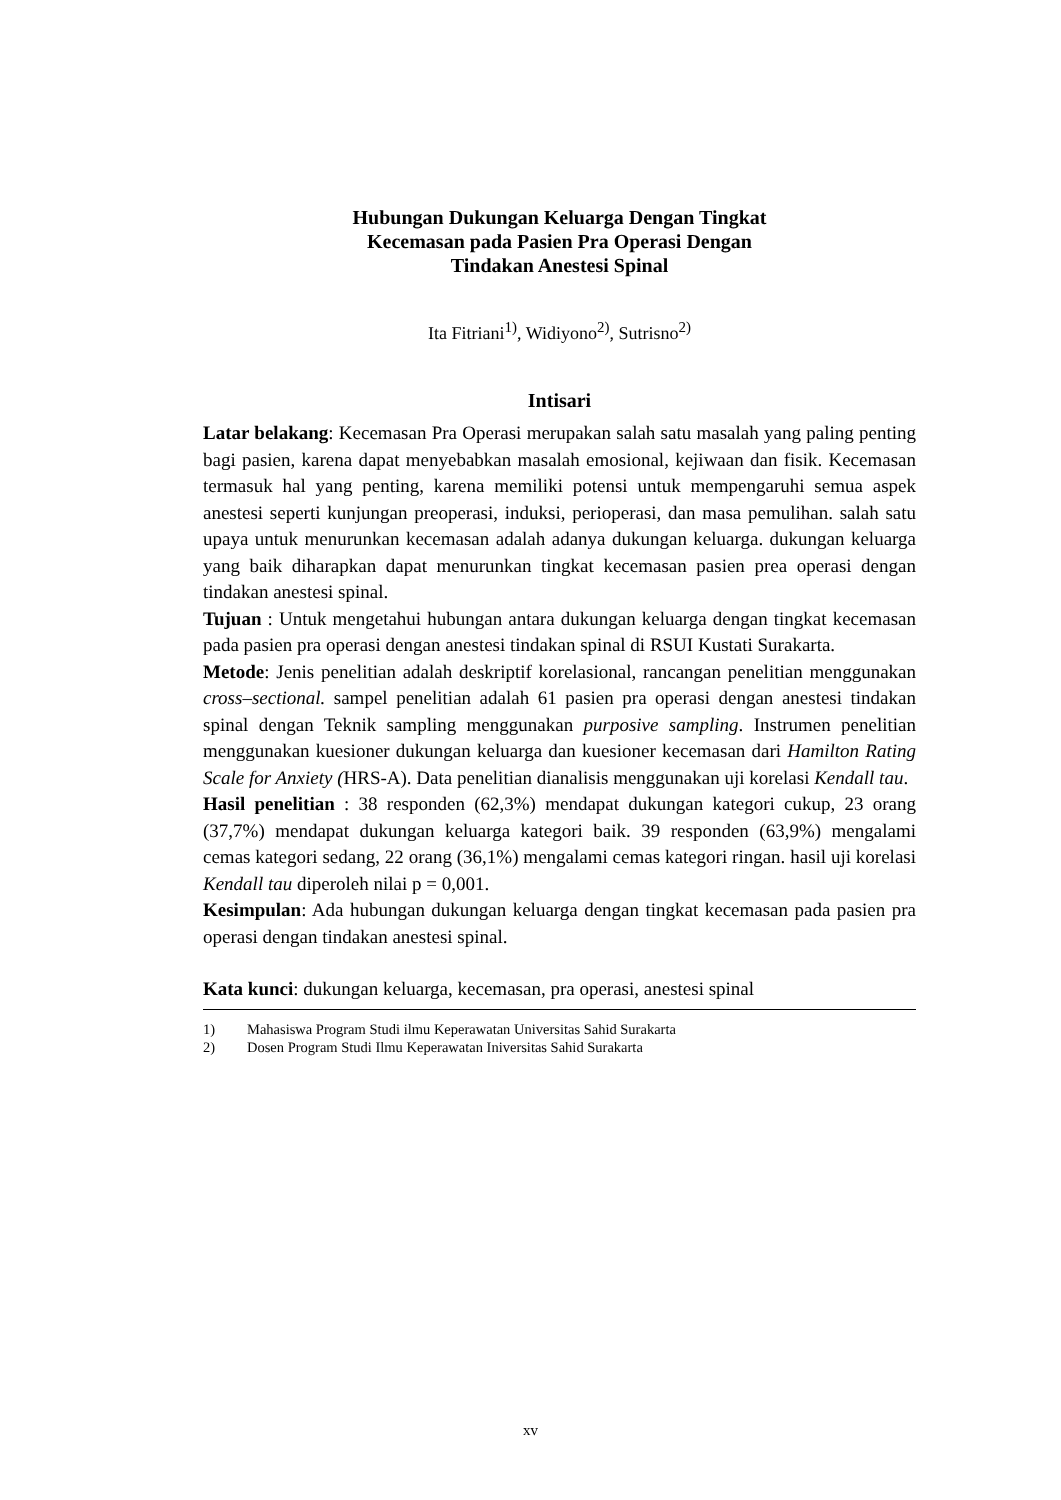Hubungan Dukungan Keluarga Dengan Tingkat
Kecemasan pada Pasien Pra Operasi Dengan
Tindakan Anestesi Spinal
Ita Fitriani<sup>1)</sup>, Widiyono<sup>2)</sup>, Sutrisno<sup>2)</sup>
Intisari
Latar belakang: Kecemasan Pra Operasi merupakan salah satu masalah yang paling penting bagi pasien, karena dapat menyebabkan masalah emosional, kejiwaan dan fisik. Kecemasan termasuk hal yang penting, karena memiliki potensi untuk mempengaruhi semua aspek anestesi seperti kunjungan preoperasi, induksi, perioperasi, dan masa pemulihan. salah satu upaya untuk menurunkan kecemasan adalah adanya dukungan keluarga. dukungan keluarga yang baik diharapkan dapat menurunkan tingkat kecemasan pasien prea operasi dengan tindakan anestesi spinal.
Tujuan : Untuk mengetahui hubungan antara dukungan keluarga dengan tingkat kecemasan pada pasien pra operasi dengan anestesi tindakan spinal di RSUI Kustati Surakarta.
Metode: Jenis penelitian adalah deskriptif korelasional, rancangan penelitian menggunakan cross–sectional. sampel penelitian adalah 61 pasien pra operasi dengan anestesi tindakan spinal dengan Teknik sampling menggunakan purposive sampling. Instrumen penelitian menggunakan kuesioner dukungan keluarga dan kuesioner kecemasan dari Hamilton Rating Scale for Anxiety (HRS-A). Data penelitian dianalisis menggunakan uji korelasi Kendall tau.
Hasil penelitian : 38 responden (62,3%) mendapat dukungan kategori cukup, 23 orang (37,7%) mendapat dukungan keluarga kategori baik. 39 responden (63,9%) mengalami cemas kategori sedang, 22 orang (36,1%) mengalami cemas kategori ringan. hasil uji korelasi Kendall tau diperoleh nilai p = 0,001.
Kesimpulan: Ada hubungan dukungan keluarga dengan tingkat kecemasan pada pasien pra operasi dengan tindakan anestesi spinal.
Kata kunci: dukungan keluarga, kecemasan, pra operasi, anestesi spinal
1) Mahasiswa Program Studi ilmu Keperawatan Universitas Sahid Surakarta
2) Dosen Program Studi Ilmu Keperawatan Iniversitas Sahid Surakarta
xv